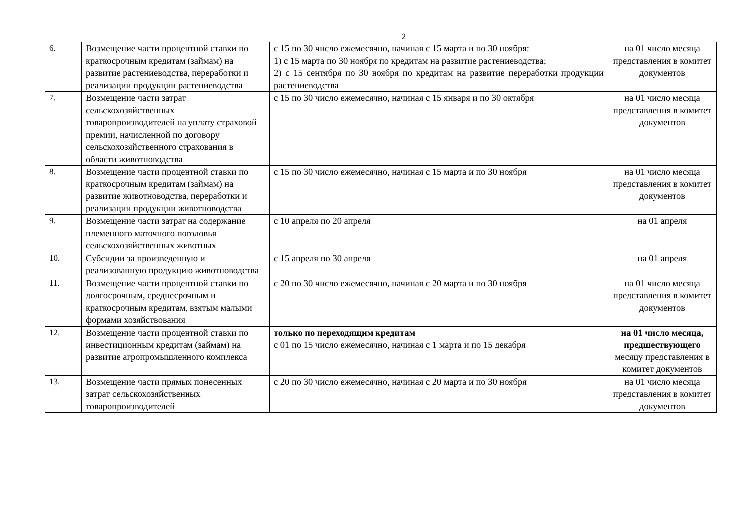2
| 6. | Возмещение части процентной ставки по краткосрочным кредитам (займам) на развитие растениеводства, переработки и реализации продукции растениеводства | с 15 по 30 число ежемесячно, начиная с 15 марта и по 30 ноября: 1) с 15 марта по 30 ноября по кредитам на развитие растениеводства; 2) с 15 сентября по 30 ноября по кредитам на развитие переработки продукции растениеводства | на 01 число месяца представления в комитет документов |
| 7. | Возмещение части затрат сельскохозяйственных товаропроизводителей на уплату страховой премии, начисленной по договору сельскохозяйственного страхования в области животноводства | с 15 по 30 число ежемесячно, начиная с 15 января и по 30 октября | на 01 число месяца представления в комитет документов |
| 8. | Возмещение части процентной ставки по краткосрочным кредитам (займам) на развитие животноводства, переработки и реализации продукции животноводства | с 15 по 30 число ежемесячно, начиная с 15 марта и по 30 ноября | на 01 число месяца представления в комитет документов |
| 9. | Возмещение части затрат на содержание племенного маточного поголовья сельскохозяйственных животных | с 10 апреля по 20 апреля | на 01 апреля |
| 10. | Субсидии за произведенную и реализованную продукцию животноводства | с 15 апреля по 30 апреля | на 01 апреля |
| 11. | Возмещение части процентной ставки по долгосрочным, среднесрочным и краткосрочным кредитам, взятым малыми формами хозяйствования | с 20 по 30 число ежемесячно, начиная с 20 марта и по 30 ноября | на 01 число месяца представления в комитет документов |
| 12. | Возмещение части процентной ставки по инвестиционным кредитам (займам) на развитие агропромышленного комплекса | только по переходящим кредитам с 01 по 15 число ежемесячно, начиная с 1 марта и по 15 декабря | на 01 число месяца, предшествующего месяцу представления в комитет документов |
| 13. | Возмещение части прямых понесенных затрат сельскохозяйственных товаропроизводителей | с 20 по 30 число ежемесячно, начиная с 20 марта и по 30 ноября | на 01 число месяца представления в комитет документов |